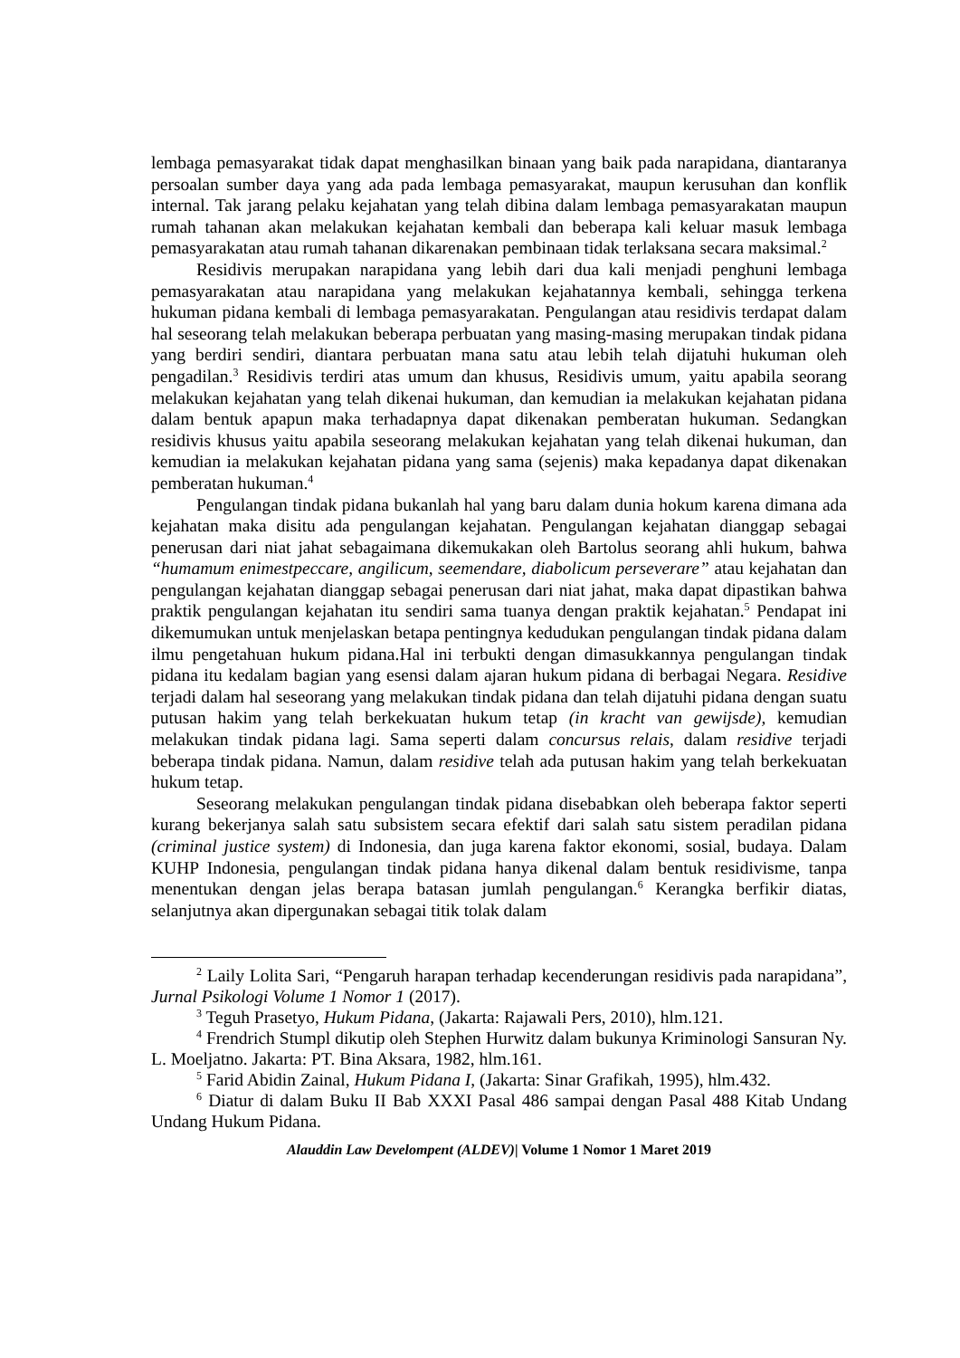lembaga pemasyarakat tidak dapat menghasilkan binaan yang baik pada narapidana, diantaranya persoalan sumber daya yang ada pada lembaga pemasyarakat, maupun kerusuhan dan konflik internal. Tak jarang pelaku kejahatan yang telah dibina dalam lembaga pemasyarakatan maupun rumah tahanan akan melakukan kejahatan kembali dan beberapa kali keluar masuk lembaga pemasyarakatan atau rumah tahanan dikarenakan pembinaan tidak terlaksana secara maksimal.<sup>2</sup>
Residivis merupakan narapidana yang lebih dari dua kali menjadi penghuni lembaga pemasyarakatan atau narapidana yang melakukan kejahatannya kembali, sehingga terkena hukuman pidana kembali di lembaga pemasyarakatan. Pengulangan atau residivis terdapat dalam hal seseorang telah melakukan beberapa perbuatan yang masing-masing merupakan tindak pidana yang berdiri sendiri, diantara perbuatan mana satu atau lebih telah dijatuhi hukuman oleh pengadilan.<sup>3</sup> Residivis terdiri atas umum dan khusus, Residivis umum, yaitu apabila seorang melakukan kejahatan yang telah dikenai hukuman, dan kemudian ia melakukan kejahatan pidana dalam bentuk apapun maka terhadapnya dapat dikenakan pemberatan hukuman. Sedangkan residivis khusus yaitu apabila seseorang melakukan kejahatan yang telah dikenai hukuman, dan kemudian ia melakukan kejahatan pidana yang sama (sejenis) maka kepadanya dapat dikenakan pemberatan hukuman.<sup>4</sup>
Pengulangan tindak pidana bukanlah hal yang baru dalam dunia hokum karena dimana ada kejahatan maka disitu ada pengulangan kejahatan. Pengulangan kejahatan dianggap sebagai penerusan dari niat jahat sebagaimana dikemukakan oleh Bartolus seorang ahli hukum, bahwa “humamum enimestpeccare, angilicum, seemendare, diabolicum perseverare” atau kejahatan dan pengulangan kejahatan dianggap sebagai penerusan dari niat jahat, maka dapat dipastikan bahwa praktik pengulangan kejahatan itu sendiri sama tuanya dengan praktik kejahatan.<sup>5</sup> Pendapat ini dikemumukan untuk menjelaskan betapa pentingnya kedudukan pengulangan tindak pidana dalam ilmu pengetahuan hukum pidana.Hal ini terbukti dengan dimasukkannya pengulangan tindak pidana itu kedalam bagian yang esensi dalam ajaran hukum pidana di berbagai Negara. Residive terjadi dalam hal seseorang yang melakukan tindak pidana dan telah dijatuhi pidana dengan suatu putusan hakim yang telah berkekuatan hukum tetap (in kracht van gewijsde), kemudian melakukan tindak pidana lagi. Sama seperti dalam concursus relais, dalam residive terjadi beberapa tindak pidana. Namun, dalam residive telah ada putusan hakim yang telah berkekuatan hukum tetap.
Seseorang melakukan pengulangan tindak pidana disebabkan oleh beberapa faktor seperti kurang bekerjanya salah satu subsistem secara efektif dari salah satu sistem peradilan pidana (criminal justice system) di Indonesia, dan juga karena faktor ekonomi, sosial, budaya. Dalam KUHP Indonesia, pengulangan tindak pidana hanya dikenal dalam bentuk residivisme, tanpa menentukan dengan jelas berapa batasan jumlah pengulangan.<sup>6</sup> Kerangka berfikir diatas, selanjutnya akan dipergunakan sebagai titik tolak dalam
<sup>2</sup> Laily Lolita Sari, “Pengaruh harapan terhadap kecenderungan residivis pada narapidana”, Jurnal Psikologi Volume 1 Nomor 1 (2017).
<sup>3</sup> Teguh Prasetyo, Hukum Pidana, (Jakarta: Rajawali Pers, 2010), hlm.121.
<sup>4</sup> Frendrich Stumpl dikutip oleh Stephen Hurwitz dalam bukunya Kriminologi Sansuran Ny. L. Moeljatno. Jakarta: PT. Bina Aksara, 1982, hlm.161.
<sup>5</sup> Farid Abidin Zainal, Hukum Pidana I, (Jakarta: Sinar Grafikah, 1995), hlm.432.
<sup>6</sup> Diatur di dalam Buku II Bab XXXI Pasal 486 sampai dengan Pasal 488 Kitab Undang Undang Hukum Pidana.
Alauddin Law Develompent (ALDEV)| Volume 1 Nomor 1 Maret 2019